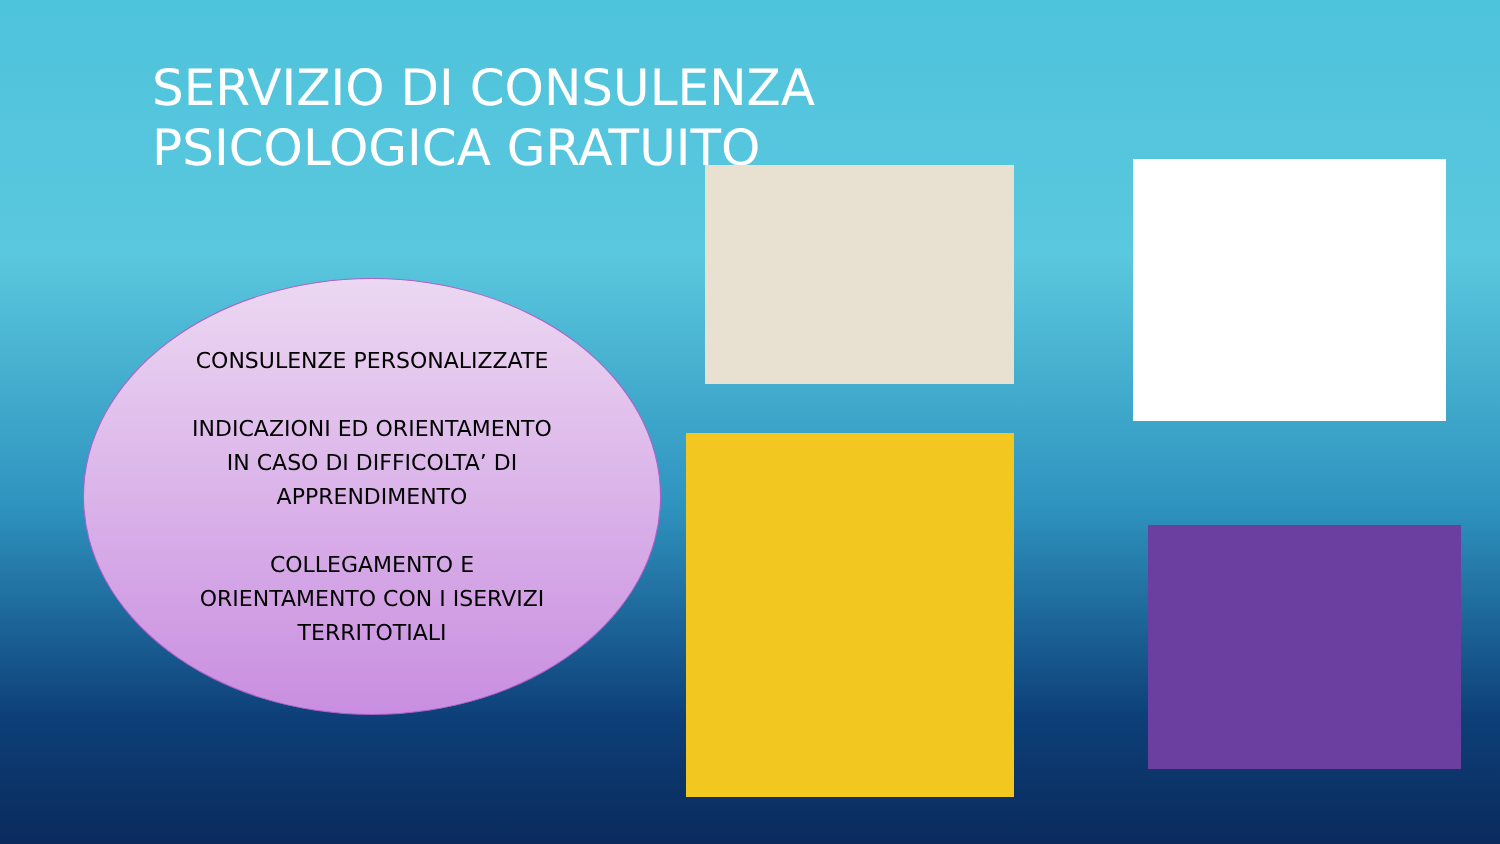SERVIZIO DI CONSULENZA PSICOLOGICA GRATUITO
CONSULENZE PERSONALIZZATE
INDICAZIONI ED ORIENTAMENTO
IN CASO DI DIFFICOLTA’ DI
APPRENDIMENTO
COLLEGAMENTO E
ORIENTAMENTO CON I ISERVIZI
TERRITOTIALI